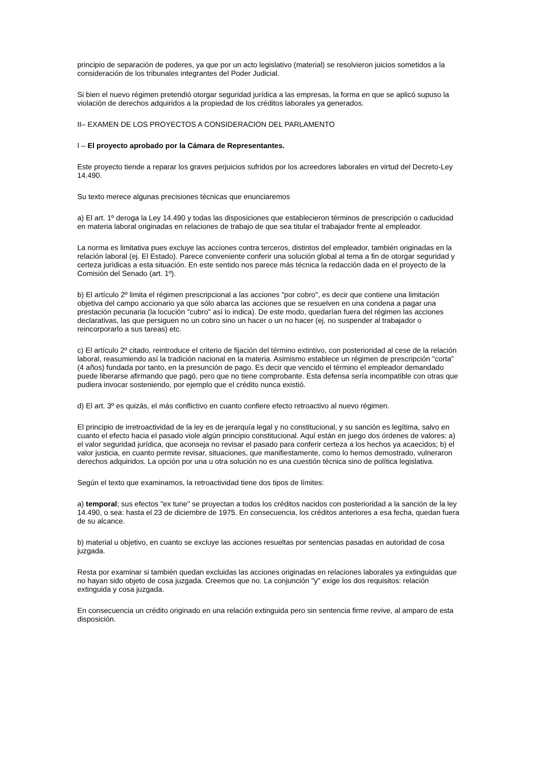principio de separación de poderes, ya que por un acto legislativo (material) se resolvieron juicios sometidos a la consideración de los tribunales integrantes del Poder Judicial.
Si bien el nuevo régimen pretendió otorgar seguridad jurídica a las empresas, la forma en que se aplicó supuso la violación de derechos adquiridos a la propiedad de los créditos laborales ya generados.
II– EXAMEN DE LOS PROYECTOS A CONSIDERACION DEL PARLAMENTO
I – El proyecto aprobado por la Cámara de Representantes.
Este proyecto tiende a reparar los graves perjuicios sufridos por los acreedores laborales en virtud del Decreto-Ley 14.490.
Su texto merece algunas precisiones técnicas que enunciaremos
a) El art. 1º deroga la Ley 14.490 y todas las disposiciones que establecieron términos de prescripción o caducidad en materia laboral originadas en relaciones de trabajo de que sea titular el trabajador frente al empleador.
La norma es limitativa pues excluye las acciones contra terceros, distintos del empleador, también originadas en la relación laboral (ej. El Estado). Parece conveniente conferir una solución global al tema a fin de otorgar seguridad y certeza jurídicas a esta situación. En este sentido nos parece más técnica la redacción dada en el proyecto de la Comisión del Senado (art. 1º).
b) El artículo 2º limita el régimen prescripcional a las acciones "por cobro", es decir que contiene una limitación objetiva del campo accionario ya que sólo abarca las acciones que se resuelven en una condena a pagar una prestación pecunaria (la locución "cubro" así lo indica). De este modo, quedarían fuera del régimen las acciones declarativas, las que persiguen no un cobro sino un hacer o un no hacer (ej. no suspender al trabajador o reincorporarlo a sus tareas) etc.
c) El artículo 2º citado, reintroduce el criterio de fijación del término extintivo, con posterioridad al cese de la relación laboral, reasumiendo así la tradición nacional en la materia. Asimismo establece un régimen de prescripción "corta" (4 años) fundada por tanto, en la presunción de pago. Es decir que vencido el término el empleador demandado puede liberarse afirmando que pagó, pero que no tiene comprobante. Esta defensa sería incompatible con otras que pudiera invocar sosteniendo, por ejemplo que el crédito nunca existió.
d) El art. 3º es quizás, el más conflictivo en cuanto confiere efecto retroactivo al nuevo régimen.
El principio de irretroactividad de la ley es de jerarquía legal y no constitucional, y su sanción es legítima, salvo en cuanto el efecto hacia el pasado viole algún principio constitucional. Aquí están en juego dos órdenes de valores: a) el valor seguridad jurídica, que aconseja no revisar el pasado para conferir certeza a los hechos ya acaecidos; b) el valor justicia, en cuanto permite revisar, situaciones, que manifiestamente, como lo hemos demostrado, vulneraron derechos adquiridos. La opción por una u otra solución no es una cuestión técnica sino de política legislativa.
Según el texto que examinamos, la retroactividad tiene dos tipos de límites:
a) temporal; sus efectos "ex tune" se proyectan a todos los créditos nacidos con posterioridad a la sanción de la ley 14.490, o sea: hasta el 23 de diciembre de 1975. En consecuencia, los créditos anteriores a esa fecha, quedan fuera de su alcance.
b) material u objetivo, en cuanto se excluye las acciones resueltas por sentencias pasadas en autoridad de cosa juzgada.
Resta por examinar si también quedan excluidas las acciones originadas en relaciones laborales ya extinguidas que no hayan sido objeto de cosa juzgada. Creemos que no. La conjunción "y" exige los dos requisitos: relación extinguida y cosa juzgada.
En consecuencia un crédito originado en una relación extinguida pero sin sentencia firme revive, al amparo de esta disposición.